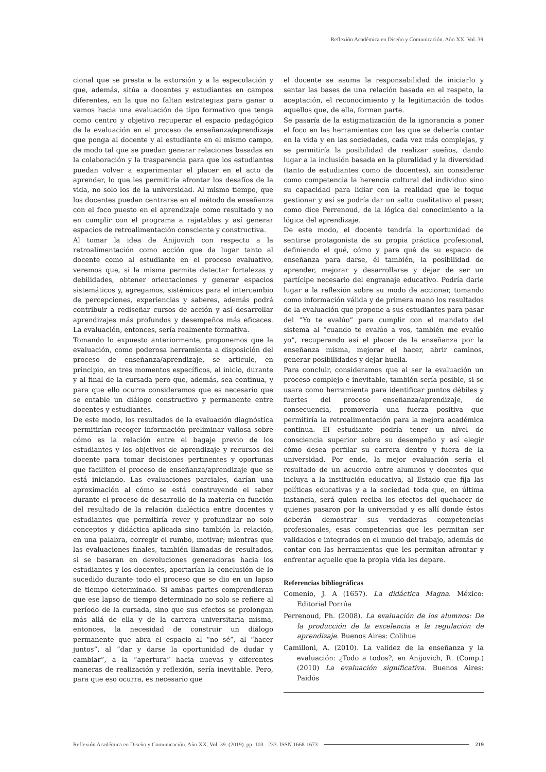Reflexión Académica en Diseño y Comunicación. Año XX. Vol. 39
cional que se presta a la extorsión y a la especulación y que, además, sitúa a docentes y estudiantes en campos diferentes, en la que no faltan estrategias para ganar o vamos hacia una evaluación de tipo formativo que tenga como centro y objetivo recuperar el espacio pedagógico de la evaluación en el proceso de enseñanza/aprendizaje que ponga al docente y al estudiante en el mismo campo, de modo tal que se puedan generar relaciones basadas en la colaboración y la trasparencia para que los estudiantes puedan volver a experimentar el placer en el acto de aprender, lo que les permitiría afrontar los desafíos de la vida, no solo los de la universidad. Al mismo tiempo, que los docentes puedan centrarse en el método de enseñanza con el foco puesto en el aprendizaje como resultado y no en cumplir con el programa a rajatablas y así generar espacios de retroalimentación consciente y constructiva.
Al tomar la idea de Anijovich con respecto a la retroalimentación como acción que da lugar tanto al docente como al estudiante en el proceso evaluativo, veremos que, si la misma permite detectar fortalezas y debilidades, obtener orientaciones y generar espacios sistemáticos y, agregamos, sistémicos para el intercambio de percepciones, experiencias y saberes, además podrá contribuir a rediseñar cursos de acción y así desarrollar aprendizajes más profundos y desempeños más eficaces. La evaluación, entonces, sería realmente formativa.
Tomando lo expuesto anteriormente, proponemos que la evaluación, como poderosa herramienta a disposición del proceso de enseñanza/aprendizaje, se articule, en principio, en tres momentos específicos, al inicio, durante y al final de la cursada pero que, además, sea continua, y para que ello ocurra consideramos que es necesario que se entable un diálogo constructivo y permanente entre docentes y estudiantes.
De este modo, los resultados de la evaluación diagnóstica permitirían recoger información preliminar valiosa sobre cómo es la relación entre el bagaje previo de los estudiantes y los objetivos de aprendizaje y recursos del docente para tomar decisiones pertinentes y oportunas que faciliten el proceso de enseñanza/aprendizaje que se está iniciando. Las evaluaciones parciales, darían una aproximación al cómo se está construyendo el saber durante el proceso de desarrollo de la materia en función del resultado de la relación dialéctica entre docentes y estudiantes que permitiría rever y profundizar no solo conceptos y didáctica aplicada sino también la relación, en una palabra, corregir el rumbo, motivar; mientras que las evaluaciones finales, también llamadas de resultados, si se basaran en devoluciones generadoras hacia los estudiantes y los docentes, aportarían la conclusión de lo sucedido durante todo el proceso que se dio en un lapso de tiempo determinado. Si ambas partes comprendieran que ese lapso de tiempo determinado no solo se refiere al período de la cursada, sino que sus efectos se prolongan más allá de ella y de la carrera universitaria misma, entonces, la necesidad de construir un diálogo permanente que abra el espacio al “no sé”, al “hacer juntos”, al “dar y darse la oportunidad de dudar y cambiar”, a la “apertura” hacia nuevas y diferentes maneras de realización y reflexión, sería inevitable. Pero, para que eso ocurra, es necesario que
el docente se asuma la responsabilidad de iniciarlo y sentar las bases de una relación basada en el respeto, la aceptación, el reconocimiento y la legitimación de todos aquellos que, de ella, forman parte.
Se pasaría de la estigmatización de la ignorancia a poner el foco en las herramientas con las que se debería contar en la vida y en las sociedades, cada vez más complejas, y se permitiría la posibilidad de realizar sueños, dando lugar a la inclusión basada en la pluralidad y la diversidad (tanto de estudiantes como de docentes), sin considerar como competencia la herencia cultural del individuo sino su capacidad para lidiar con la realidad que le toque gestionar y así se podría dar un salto cualitativo al pasar, como dice Perrenoud, de la lógica del conocimiento a la lógica del aprendizaje.
De este modo, el docente tendría la oportunidad de sentirse protagonista de su propia práctica profesional, definiendo el qué, cómo y para qué de su espacio de enseñanza para darse, él también, la posibilidad de aprender, mejorar y desarrollarse y dejar de ser un partícipe necesario del engranaje educativo. Podría darle lugar a la reflexión sobre su modo de accionar, tomando como información válida y de primera mano los resultados de la evaluación que propone a sus estudiantes para pasar del “Yo te evalúo” para cumplir con el mandato del sistema al “cuando te evalúo a vos, también me evalúo yo”, recuperando así el placer de la enseñanza por la enseñanza misma, mejorar el hacer, abrir caminos, generar posibilidades y dejar huella.
Para concluir, consideramos que al ser la evaluación un proceso complejo e inevitable, también sería posible, si se usara como herramienta para identificar puntos débiles y fuertes del proceso enseñanza/aprendizaje, de consecuencia, promovería una fuerza positiva que permitiría la retroalimentación para la mejora académica continua. El estudiante podría tener un nivel de consciencia superior sobre su desempeño y así elegir cómo desea perfilar su carrera dentro y fuera de la universidad. Por ende, la mejor evaluación sería el resultado de un acuerdo entre alumnos y docentes que incluya a la institución educativa, al Estado que fija las políticas educativas y a la sociedad toda que, en última instancia, será quien reciba los efectos del quehacer de quienes pasaron por la universidad y es allí donde éstos deberán demostrar sus verdaderas competencias profesionales, esas competencias que les permitan ser validados e integrados en el mundo del trabajo, además de contar con las herramientas que les permitan afrontar y enfrentar aquello que la propia vida les depare.
Referencias bibliográficas
Comenio, J. A (1657). La didáctica Magna. México: Editorial Porrúa
Perrenoud, Ph. (2008). La evaluación de los alumnos: De la producción de la excelencia a la regulación de aprendizaje. Buenos Aires: Colihue
Camilloni, A. (2010). La validez de la enseñanza y la evaluación: ¿Todo a todos?, en Anijovich, R. (Comp.) (2010) La evaluación significativa. Buenos Aires: Paidós
Reflexión Académica en Diseño y Comunicación. Año XX. Vol. 39. (2019). pp. 103 - 233. ISSN 1668-1673 219